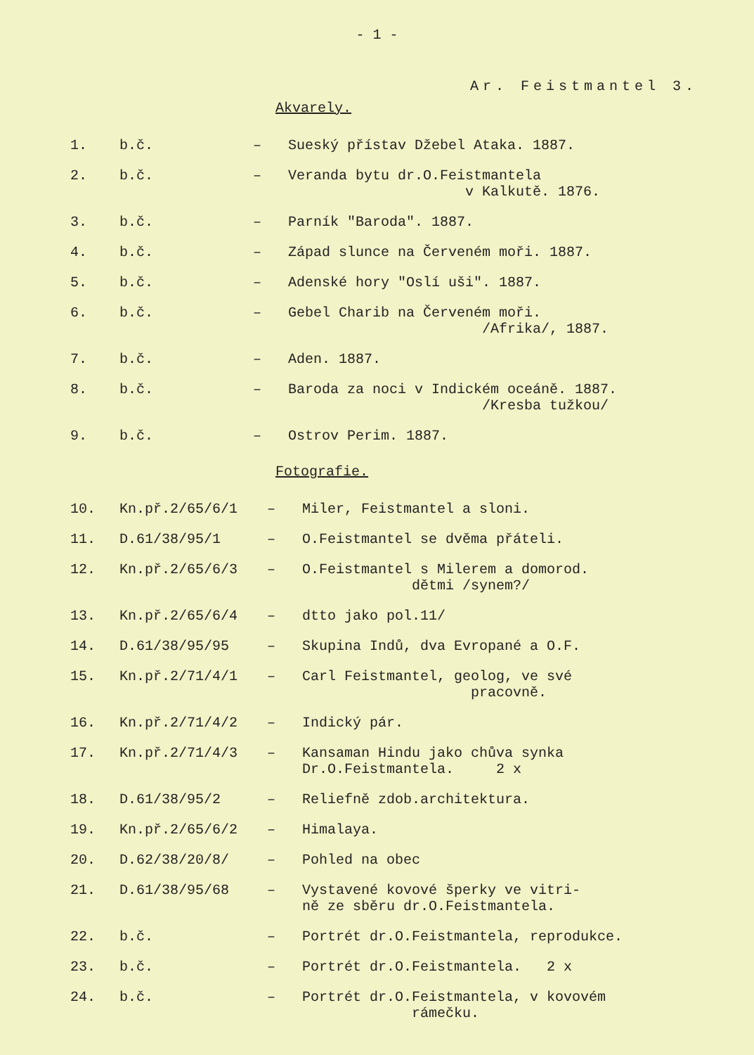- 1 -
Ar. Feistmantel 3.
Akvarely.
| 1. | b.č. | – | Sueský přístav Džebel Ataka. 1887. |
| 2. | b.č. | – | Veranda bytu dr.O.Feistmantela v Kalkutě. 1876. |
| 3. | b.č. | – | Parník "Baroda". 1887. |
| 4. | b.č. | – | Západ slunce na Červeném moři. 1887. |
| 5. | b.č. | – | Adenské hory "Oslí uši". 1887. |
| 6. | b.č. | – | Gebel Charib na Červeném moři. /Afrika/, 1887. |
| 7. | b.č. | – | Aden. 1887. |
| 8. | b.č. | – | Baroda za noci v Indickém oceáně. 1887. /Kresba tužkou/ |
| 9. | b.č. | – | Ostrov Perim. 1887. |
Fotografie.
| 10. | Kn.př.2/65/6/1 | – | Miler, Feistmantel a sloni. |
| 11. | D.61/38/95/1 | – | O.Feistmantel se dvěma přáteli. |
| 12. | Kn.př.2/65/6/3 | – | O.Feistmantel s Milerem a domorod. dětmi /synem?/ |
| 13. | Kn.př.2/65/6/4 | – | dtto jako pol.11/ |
| 14. | D.61/38/95/95 | – | Skupina Indů, dva Evropané a O.F. |
| 15. | Kn.př.2/71/4/1 | – | Carl Feistmantel, geolog, ve své pracovně. |
| 16. | Kn.př.2/71/4/2 | – | Indický pár. |
| 17. | Kn.př.2/71/4/3 | – | Kansaman Hindu jako chůva synka Dr.O.Feistmantela. 2 x |
| 18. | D.61/38/95/2 | – | Reliefně zdob.architektura. |
| 19. | Kn.př.2/65/6/2 | – | Himalaya. |
| 20. | D.62/38/20/8/ | – | Pohled na obec |
| 21. | D.61/38/95/68 | – | Vystavené kovové šperky ve vitri- ně ze sběru dr.O.Feistmantela. |
| 22. | b.č. | – | Portrét dr.O.Feistmantela, reprodukce. |
| 23. | b.č. | – | Portrét dr.O.Feistmantela. 2 x |
| 24. | b.č. | – | Portrét dr.O.Feistmantela, v kovovém rámečku. |